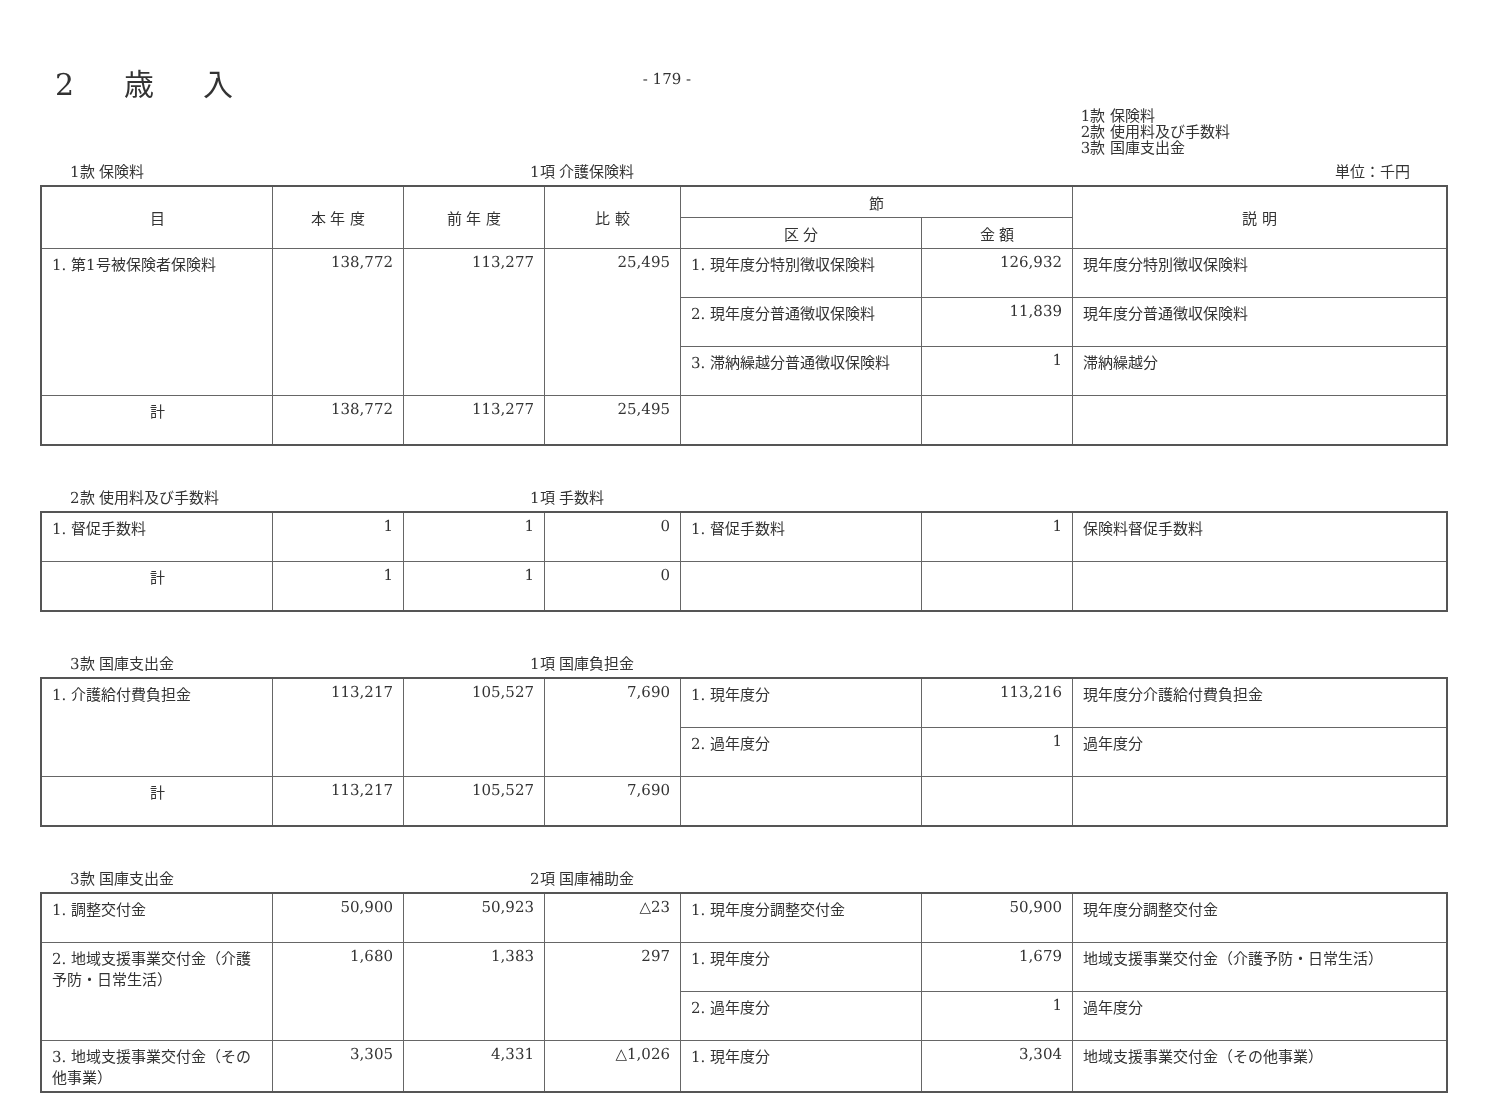2 歳 入
- 179 -
1款 保険料
2款 使用料及び手数料
3款 国庫支出金
1款 保険料 1項 介護保険料 単位：千円
| 目 | 本 年 度 | 前 年 度 | 比 較 | 節 | | 説 明 |
| --- | --- | --- | --- | --- | --- | --- |
| | | | | 区 分 | 金 額 | |
| 1. 第1号被保険者保険料 | 138,772 | 113,277 | 25,495 | 1. 現年度分特別徴収保険料 | 126,932 | 現年度分特別徴収保険料 |
| | | | | 2. 現年度分普通徴収保険料 | 11,839 | 現年度分普通徴収保険料 |
| | | | | 3. 滞納繰越分普通徴収保険料 | 1 | 滞納繰越分 |
| 計 | 138,772 | 113,277 | 25,495 | | | |
2款 使用料及び手数料 1項 手数料
| 1. 督促手数料 | 1 | 1 | 0 | 1. 督促手数料 | 1 | 保険料督促手数料 |
| 計 | 1 | 1 | 0 | | | |
3款 国庫支出金 1項 国庫負担金
| 1. 介護給付費負担金 | 113,217 | 105,527 | 7,690 | 1. 現年度分 | 113,216 | 現年度分介護給付費負担金 |
| | | | | 2. 過年度分 | 1 | 過年度分 |
| 計 | 113,217 | 105,527 | 7,690 | | | |
3款 国庫支出金 2項 国庫補助金
| 1. 調整交付金 | 50,900 | 50,923 | △23 | 1. 現年度分調整交付金 | 50,900 | 現年度分調整交付金 |
| 2. 地域支援事業交付金（介護予防・日常生活） | 1,680 | 1,383 | 297 | 1. 現年度分 | 1,679 | 地域支援事業交付金（介護予防・日常生活） |
| | | | | 2. 過年度分 | 1 | 過年度分 |
| 3. 地域支援事業交付金（その他事業） | 3,305 | 4,331 | △1,026 | 1. 現年度分 | 3,304 | 地域支援事業交付金（その他事業） |